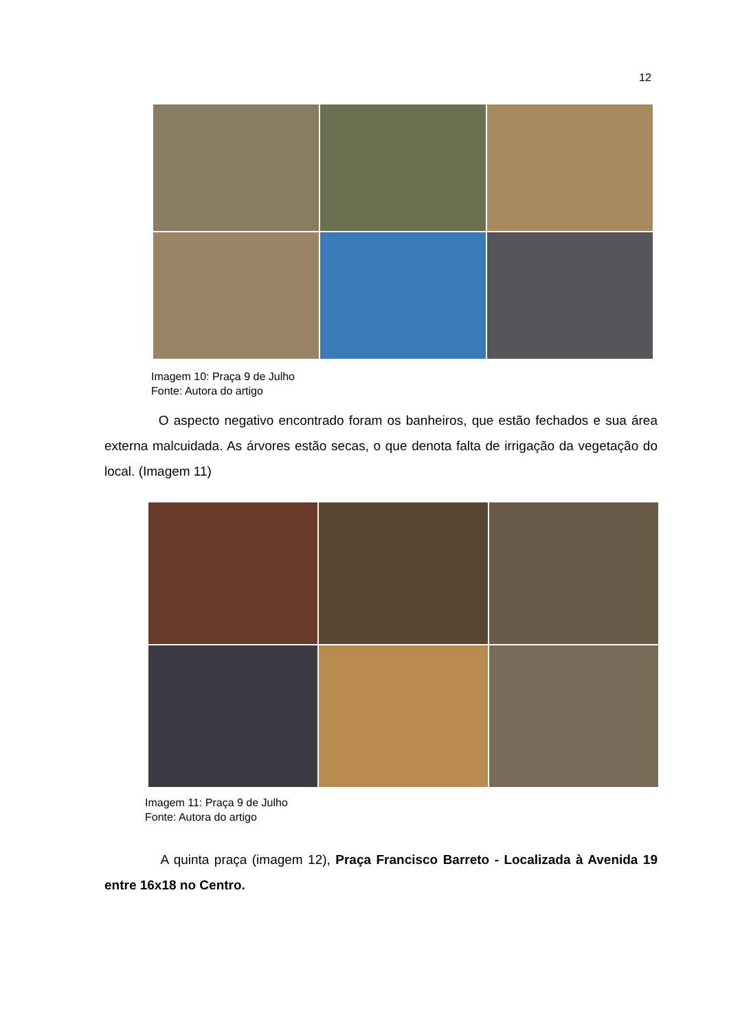12
Imagem 10: Praça 9 de Julho
Fonte: Autora do artigo
O aspecto negativo encontrado foram os banheiros, que estão fechados e sua área externa malcuidada. As árvores estão secas, o que denota falta de irrigação da vegetação do local. (Imagem 11)
Imagem 11: Praça 9 de Julho
Fonte: Autora do artigo
A quinta praça (imagem 12), Praça Francisco Barreto - Localizada à Avenida 19 entre 16x18 no Centro.